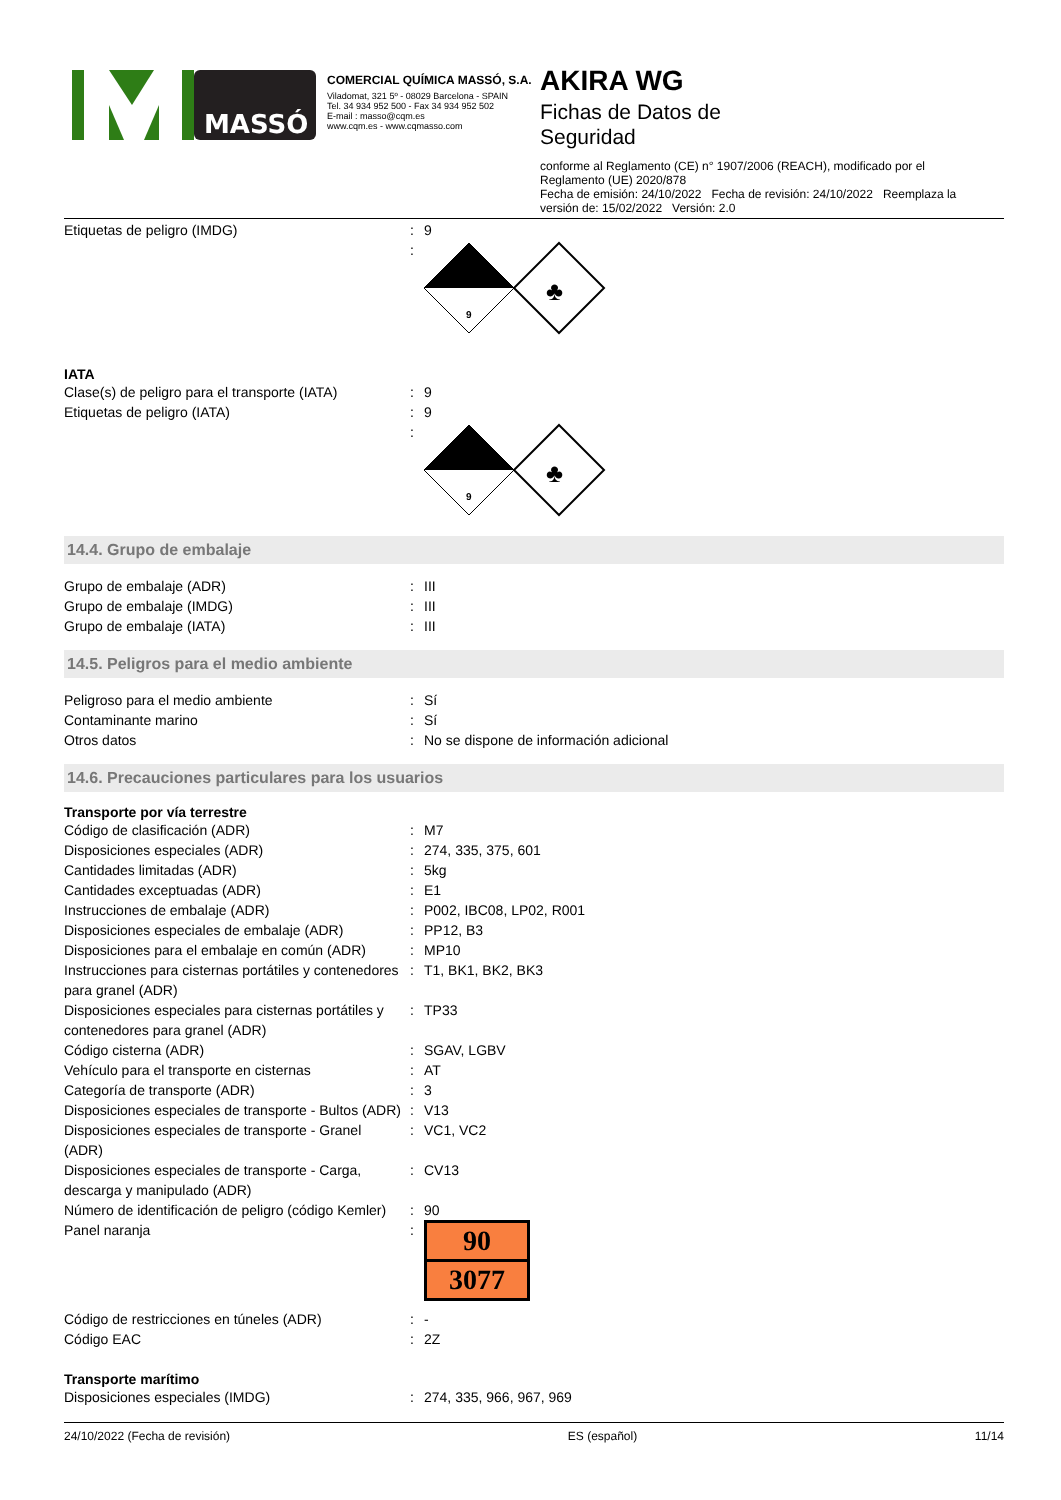MASSÓ
COMERCIAL QUÍMICA MASSÓ, S.A.
Viladomat, 321 5º - 08029 Barcelona - SPAIN
Tel. 34 934 952 500 - Fax 34 934 952 502
E-mail : masso@cqm.es
www.cqm.es - www.cqmasso.com
AKIRA WG
Fichas de Datos de
Seguridad
conforme al Reglamento (CE) n° 1907/2006 (REACH), modificado por el Reglamento (UE) 2020/878
Fecha de emisión: 24/10/2022 Fecha de revisión: 24/10/2022 Reemplaza la versión de: 15/02/2022 Versión: 2.0
| Etiquetas de peligro (IMDG) | : | 9 |
| | : | 9 ♣ |
IATA
| Clase(s) de peligro para el transporte (IATA) | : | 9 |
| Etiquetas de peligro (IATA) | : | 9 |
| | : | 9 ♣ |
14.4. Grupo de embalaje
| Grupo de embalaje (ADR) | : | III |
| Grupo de embalaje (IMDG) | : | III |
| Grupo de embalaje (IATA) | : | III |
14.5. Peligros para el medio ambiente
| Peligroso para el medio ambiente | : | Sí |
| Contaminante marino | : | Sí |
| Otros datos | : | No se dispone de información adicional |
14.6. Precauciones particulares para los usuarios
Transporte por vía terrestre
| Código de clasificación (ADR) | : | M7 |
| Disposiciones especiales (ADR) | : | 274, 335, 375, 601 |
| Cantidades limitadas (ADR) | : | 5kg |
| Cantidades exceptuadas (ADR) | : | E1 |
| Instrucciones de embalaje (ADR) | : | P002, IBC08, LP02, R001 |
| Disposiciones especiales de embalaje (ADR) | : | PP12, B3 |
| Disposiciones para el embalaje en común (ADR) | : | MP10 |
| Instrucciones para cisternas portátiles y contenedores para granel (ADR) | : | T1, BK1, BK2, BK3 |
| Disposiciones especiales para cisternas portátiles y contenedores para granel (ADR) | : | TP33 |
| Código cisterna (ADR) | : | SGAV, LGBV |
| Vehículo para el transporte en cisternas | : | AT |
| Categoría de transporte (ADR) | : | 3 |
| Disposiciones especiales de transporte - Bultos (ADR) | : | V13 |
| Disposiciones especiales de transporte - Granel (ADR) | : | VC1, VC2 |
| Disposiciones especiales de transporte - Carga, descarga y manipulado (ADR) | : | CV13 |
| Número de identificación de peligro (código Kemler) | : | 90 |
| Panel naranja | : | 90 3077 |
| Código de restricciones en túneles (ADR) | : | - |
| Código EAC | : | 2Z |
Transporte marítimo
| Disposiciones especiales (IMDG) | : | 274, 335, 966, 967, 969 |
24/10/2022 (Fecha de revisión) ES (español) 11/14